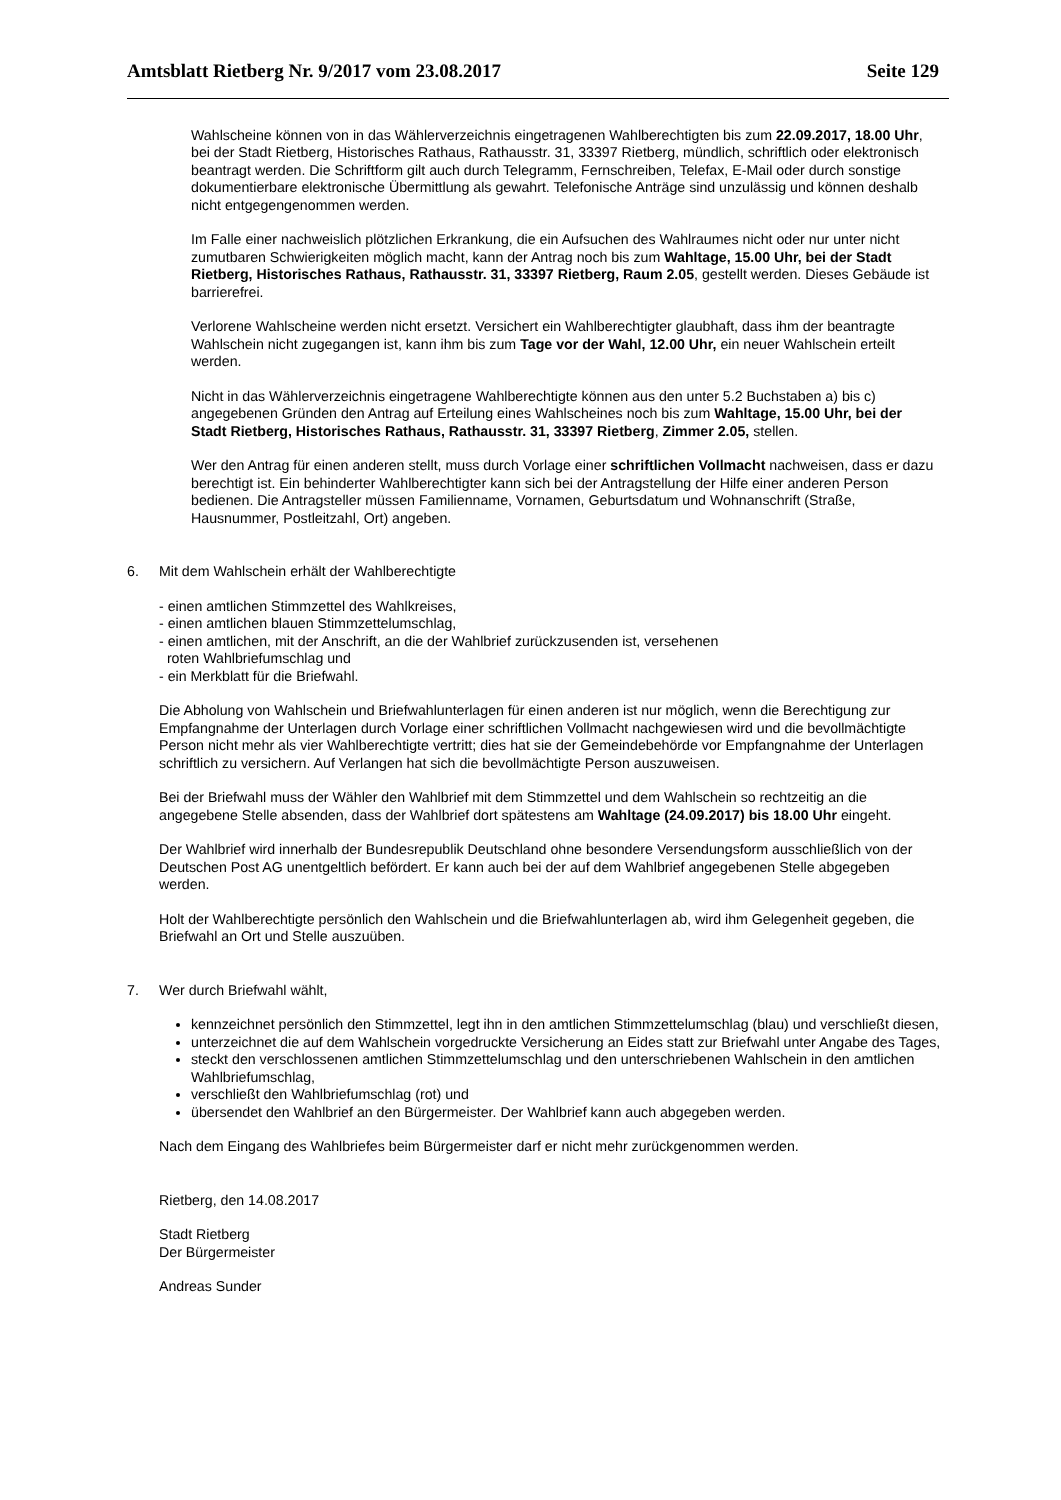Amtsblatt Rietberg Nr. 9/2017 vom 23.08.2017 Seite 129
Wahlscheine können von in das Wählerverzeichnis eingetragenen Wahlberechtigten bis zum 22.09.2017, 18.00 Uhr, bei der Stadt Rietberg, Historisches Rathaus, Rathausstr. 31, 33397 Rietberg, mündlich, schriftlich oder elektronisch beantragt werden. Die Schriftform gilt auch durch Telegramm, Fernschreiben, Telefax, E-Mail oder durch sonstige dokumentierbare elektronische Übermittlung als gewahrt. Telefonische Anträge sind unzulässig und können deshalb nicht entgegengenommen werden.
Im Falle einer nachweislich plötzlichen Erkrankung, die ein Aufsuchen des Wahlraumes nicht oder nur unter nicht zumutbaren Schwierigkeiten möglich macht, kann der Antrag noch bis zum Wahltage, 15.00 Uhr, bei der Stadt Rietberg, Historisches Rathaus, Rathausstr. 31, 33397 Rietberg, Raum 2.05, gestellt werden. Dieses Gebäude ist barrierefrei.
Verlorene Wahlscheine werden nicht ersetzt. Versichert ein Wahlberechtigter glaubhaft, dass ihm der beantragte Wahlschein nicht zugegangen ist, kann ihm bis zum Tage vor der Wahl, 12.00 Uhr, ein neuer Wahlschein erteilt werden.
Nicht in das Wählerverzeichnis eingetragene Wahlberechtigte können aus den unter 5.2 Buchstaben a) bis c) angegebenen Gründen den Antrag auf Erteilung eines Wahlscheines noch bis zum Wahltage, 15.00 Uhr, bei der Stadt Rietberg, Historisches Rathaus, Rathausstr. 31, 33397 Rietberg, Zimmer 2.05, stellen.
Wer den Antrag für einen anderen stellt, muss durch Vorlage einer schriftlichen Vollmacht nachweisen, dass er dazu berechtigt ist. Ein behinderter Wahlberechtigter kann sich bei der Antragstellung der Hilfe einer anderen Person bedienen. Die Antragsteller müssen Familienname, Vornamen, Geburtsdatum und Wohnanschrift (Straße, Hausnummer, Postleitzahl, Ort) angeben.
6. Mit dem Wahlschein erhält der Wahlberechtigte
- einen amtlichen Stimmzettel des Wahlkreises,
- einen amtlichen blauen Stimmzettelumschlag,
- einen amtlichen, mit der Anschrift, an die der Wahlbrief zurückzusenden ist, versehenen
roten Wahlbriefumschlag und
- ein Merkblatt für die Briefwahl.
Die Abholung von Wahlschein und Briefwahlunterlagen für einen anderen ist nur möglich, wenn die Berechtigung zur Empfangnahme der Unterlagen durch Vorlage einer schriftlichen Vollmacht nachgewiesen wird und die bevollmächtigte Person nicht mehr als vier Wahlberechtigte vertritt; dies hat sie der Gemeindebehörde vor Empfangnahme der Unterlagen schriftlich zu versichern. Auf Verlangen hat sich die bevollmächtigte Person auszuweisen.
Bei der Briefwahl muss der Wähler den Wahlbrief mit dem Stimmzettel und dem Wahlschein so rechtzeitig an die angegebene Stelle absenden, dass der Wahlbrief dort spätestens am Wahltage (24.09.2017) bis 18.00 Uhr eingeht.
Der Wahlbrief wird innerhalb der Bundesrepublik Deutschland ohne besondere Versendungsform ausschließlich von der Deutschen Post AG unentgeltlich befördert. Er kann auch bei der auf dem Wahlbrief angegebenen Stelle abgegeben werden.
Holt der Wahlberechtigte persönlich den Wahlschein und die Briefwahlunterlagen ab, wird ihm Gelegenheit gegeben, die Briefwahl an Ort und Stelle auszuüben.
7. Wer durch Briefwahl wählt,
kennzeichnet persönlich den Stimmzettel, legt ihn in den amtlichen Stimmzettelumschlag (blau) und verschließt diesen,
unterzeichnet die auf dem Wahlschein vorgedruckte Versicherung an Eides statt zur Briefwahl unter Angabe des Tages,
steckt den verschlossenen amtlichen Stimmzettelumschlag und den unterschriebenen Wahlschein in den amtlichen Wahlbriefumschlag,
verschließt den Wahlbriefumschlag (rot) und
übersendet den Wahlbrief an den Bürgermeister. Der Wahlbrief kann auch abgegeben werden.
Nach dem Eingang des Wahlbriefes beim Bürgermeister darf er nicht mehr zurückgenommen werden.
Rietberg, den 14.08.2017
Stadt Rietberg
Der Bürgermeister
Andreas Sunder